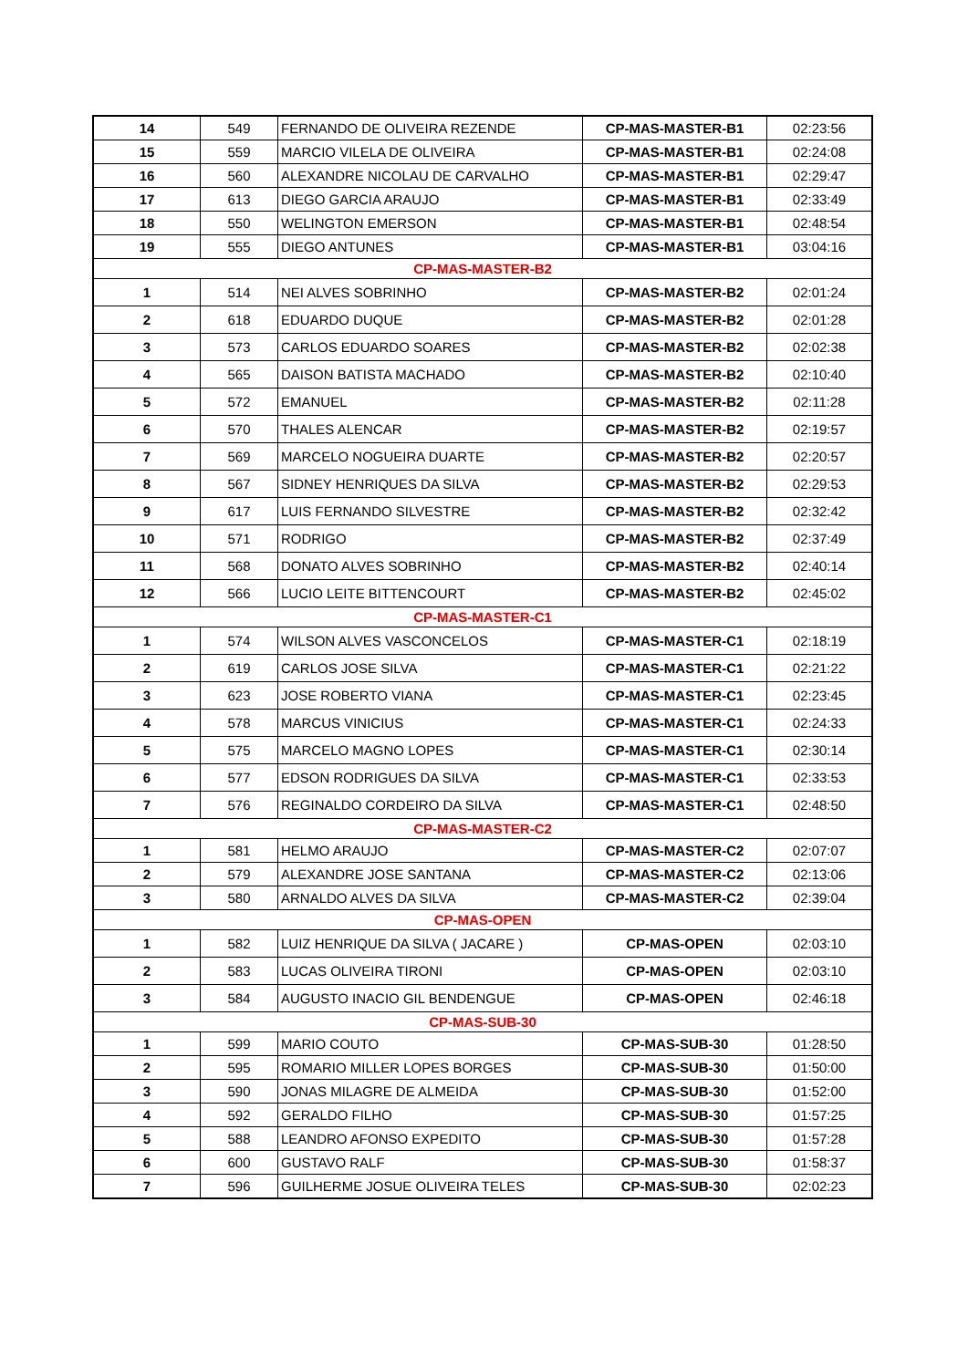| 14 | 549 | FERNANDO DE OLIVEIRA REZENDE | CP-MAS-MASTER-B1 | 02:23:56 |
| 15 | 559 | MARCIO VILELA DE OLIVEIRA | CP-MAS-MASTER-B1 | 02:24:08 |
| 16 | 560 | ALEXANDRE NICOLAU DE CARVALHO | CP-MAS-MASTER-B1 | 02:29:47 |
| 17 | 613 | DIEGO GARCIA ARAUJO | CP-MAS-MASTER-B1 | 02:33:49 |
| 18 | 550 | WELINGTON EMERSON | CP-MAS-MASTER-B1 | 02:48:54 |
| 19 | 555 | DIEGO ANTUNES | CP-MAS-MASTER-B1 | 03:04:16 |
| CP-MAS-MASTER-B2 | | | | |
| 1 | 514 | NEI ALVES SOBRINHO | CP-MAS-MASTER-B2 | 02:01:24 |
| 2 | 618 | EDUARDO DUQUE | CP-MAS-MASTER-B2 | 02:01:28 |
| 3 | 573 | CARLOS EDUARDO SOARES | CP-MAS-MASTER-B2 | 02:02:38 |
| 4 | 565 | DAISON BATISTA MACHADO | CP-MAS-MASTER-B2 | 02:10:40 |
| 5 | 572 | EMANUEL | CP-MAS-MASTER-B2 | 02:11:28 |
| 6 | 570 | THALES ALENCAR | CP-MAS-MASTER-B2 | 02:19:57 |
| 7 | 569 | MARCELO NOGUEIRA DUARTE | CP-MAS-MASTER-B2 | 02:20:57 |
| 8 | 567 | SIDNEY HENRIQUES DA SILVA | CP-MAS-MASTER-B2 | 02:29:53 |
| 9 | 617 | LUIS FERNANDO SILVESTRE | CP-MAS-MASTER-B2 | 02:32:42 |
| 10 | 571 | RODRIGO | CP-MAS-MASTER-B2 | 02:37:49 |
| 11 | 568 | DONATO ALVES SOBRINHO | CP-MAS-MASTER-B2 | 02:40:14 |
| 12 | 566 | LUCIO LEITE BITTENCOURT | CP-MAS-MASTER-B2 | 02:45:02 |
| CP-MAS-MASTER-C1 | | | | |
| 1 | 574 | WILSON ALVES VASCONCELOS | CP-MAS-MASTER-C1 | 02:18:19 |
| 2 | 619 | CARLOS JOSE SILVA | CP-MAS-MASTER-C1 | 02:21:22 |
| 3 | 623 | JOSE ROBERTO VIANA | CP-MAS-MASTER-C1 | 02:23:45 |
| 4 | 578 | MARCUS VINICIUS | CP-MAS-MASTER-C1 | 02:24:33 |
| 5 | 575 | MARCELO MAGNO LOPES | CP-MAS-MASTER-C1 | 02:30:14 |
| 6 | 577 | EDSON RODRIGUES DA SILVA | CP-MAS-MASTER-C1 | 02:33:53 |
| 7 | 576 | REGINALDO CORDEIRO DA SILVA | CP-MAS-MASTER-C1 | 02:48:50 |
| CP-MAS-MASTER-C2 | | | | |
| 1 | 581 | HELMO ARAUJO | CP-MAS-MASTER-C2 | 02:07:07 |
| 2 | 579 | ALEXANDRE JOSE SANTANA | CP-MAS-MASTER-C2 | 02:13:06 |
| 3 | 580 | ARNALDO ALVES DA SILVA | CP-MAS-MASTER-C2 | 02:39:04 |
| CP-MAS-OPEN | | | | |
| 1 | 582 | LUIZ HENRIQUE DA SILVA ( JACARE ) | CP-MAS-OPEN | 02:03:10 |
| 2 | 583 | LUCAS OLIVEIRA TIRONI | CP-MAS-OPEN | 02:03:10 |
| 3 | 584 | AUGUSTO INACIO GIL BENDENGUE | CP-MAS-OPEN | 02:46:18 |
| CP-MAS-SUB-30 | | | | |
| 1 | 599 | MARIO COUTO | CP-MAS-SUB-30 | 01:28:50 |
| 2 | 595 | ROMARIO MILLER LOPES BORGES | CP-MAS-SUB-30 | 01:50:00 |
| 3 | 590 | JONAS MILAGRE DE ALMEIDA | CP-MAS-SUB-30 | 01:52:00 |
| 4 | 592 | GERALDO FILHO | CP-MAS-SUB-30 | 01:57:25 |
| 5 | 588 | LEANDRO AFONSO EXPEDITO | CP-MAS-SUB-30 | 01:57:28 |
| 6 | 600 | GUSTAVO RALF | CP-MAS-SUB-30 | 01:58:37 |
| 7 | 596 | GUILHERME JOSUE OLIVEIRA TELES | CP-MAS-SUB-30 | 02:02:23 |